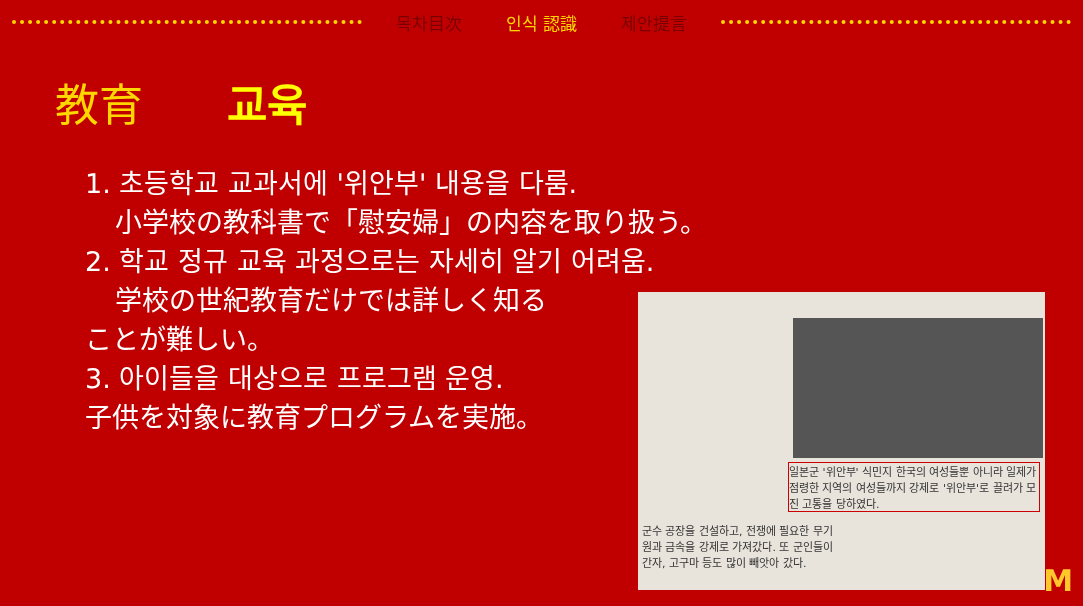목차目次 인식 認識 제안提言
教育 교육
1. 초등학교 교과서에 '위안부' 내용을 다룸.
小学校の教科書で「慰安婦」の内容を取り扱う。
2. 학교 정규 교육 과정으로는 자세히 알기 어려움.
学校の世紀教育だけでは詳しく知る
ことが難しい。
3. 아이들을 대상으로 프로그램 운영.
子供を対象に教育プログラムを実施。
일본군 '위안부' 식민지 한국의 여성들뿐 아니라 일제가 점령한 지역의 여성들까지 강제로 '위안부'로 끌려가 모진 고통을 당하였다.
군수 공장을 건설하고, 전쟁에 필요한 무기
원과 금속을 강제로 가져갔다. 또 군인들이
간자, 고구마 등도 많이 빼앗아 갔다.
M